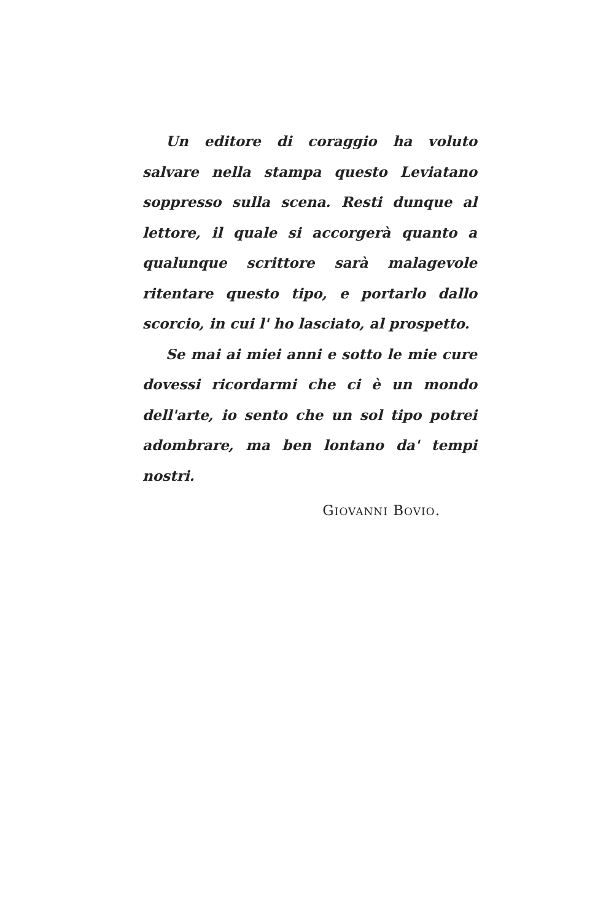Un editore di coraggio ha voluto salvare nella stampa questo Leviatano soppresso sulla scena. Resti dunque al lettore, il quale si accorgerà quanto a qualunque scrittore sarà malagevole ritentare questo tipo, e portarlo dallo scorcio, in cui l' ho lasciato, al prospetto.
Se mai ai miei anni e sotto le mie cure dovessi ricordarmi che ci è un mondo dell'arte, io sento che un sol tipo potrei adombrare, ma ben lontano da' tempi nostri.
GIOVANNI BOVIO.